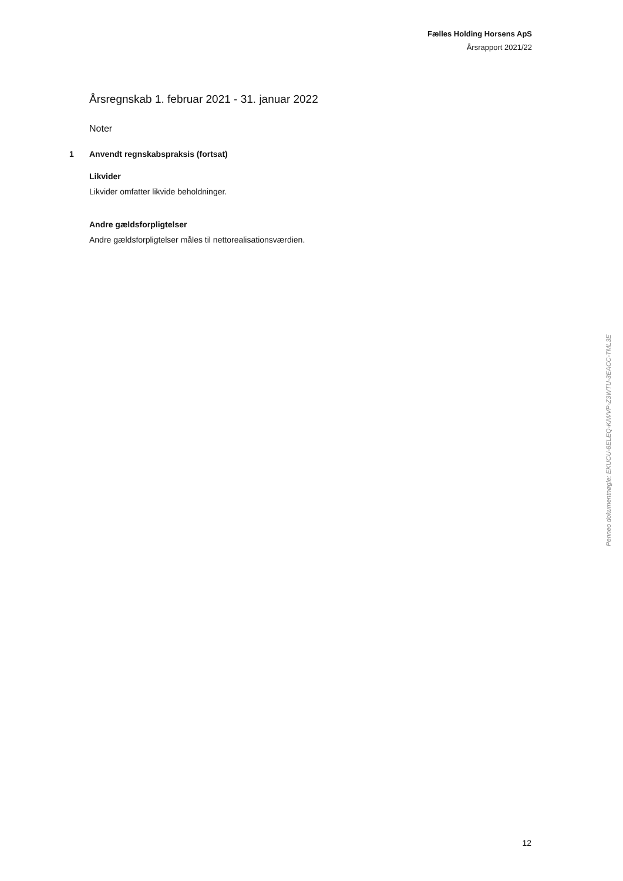Fælles Holding Horsens ApS
Årsrapport 2021/22
Årsregnskab 1. februar 2021 - 31. januar 2022
Noter
1 Anvendt regnskabspraksis (fortsat)
Likvider
Likvider omfatter likvide beholdninger.
Andre gældsforpligtelser
Andre gældsforpligtelser måles til nettorealisationsværdien.
Penneo dokumentnøgle: EKUCU-8ELEQ-KIWVP-Z3WTU-3EACC-TML3E
12